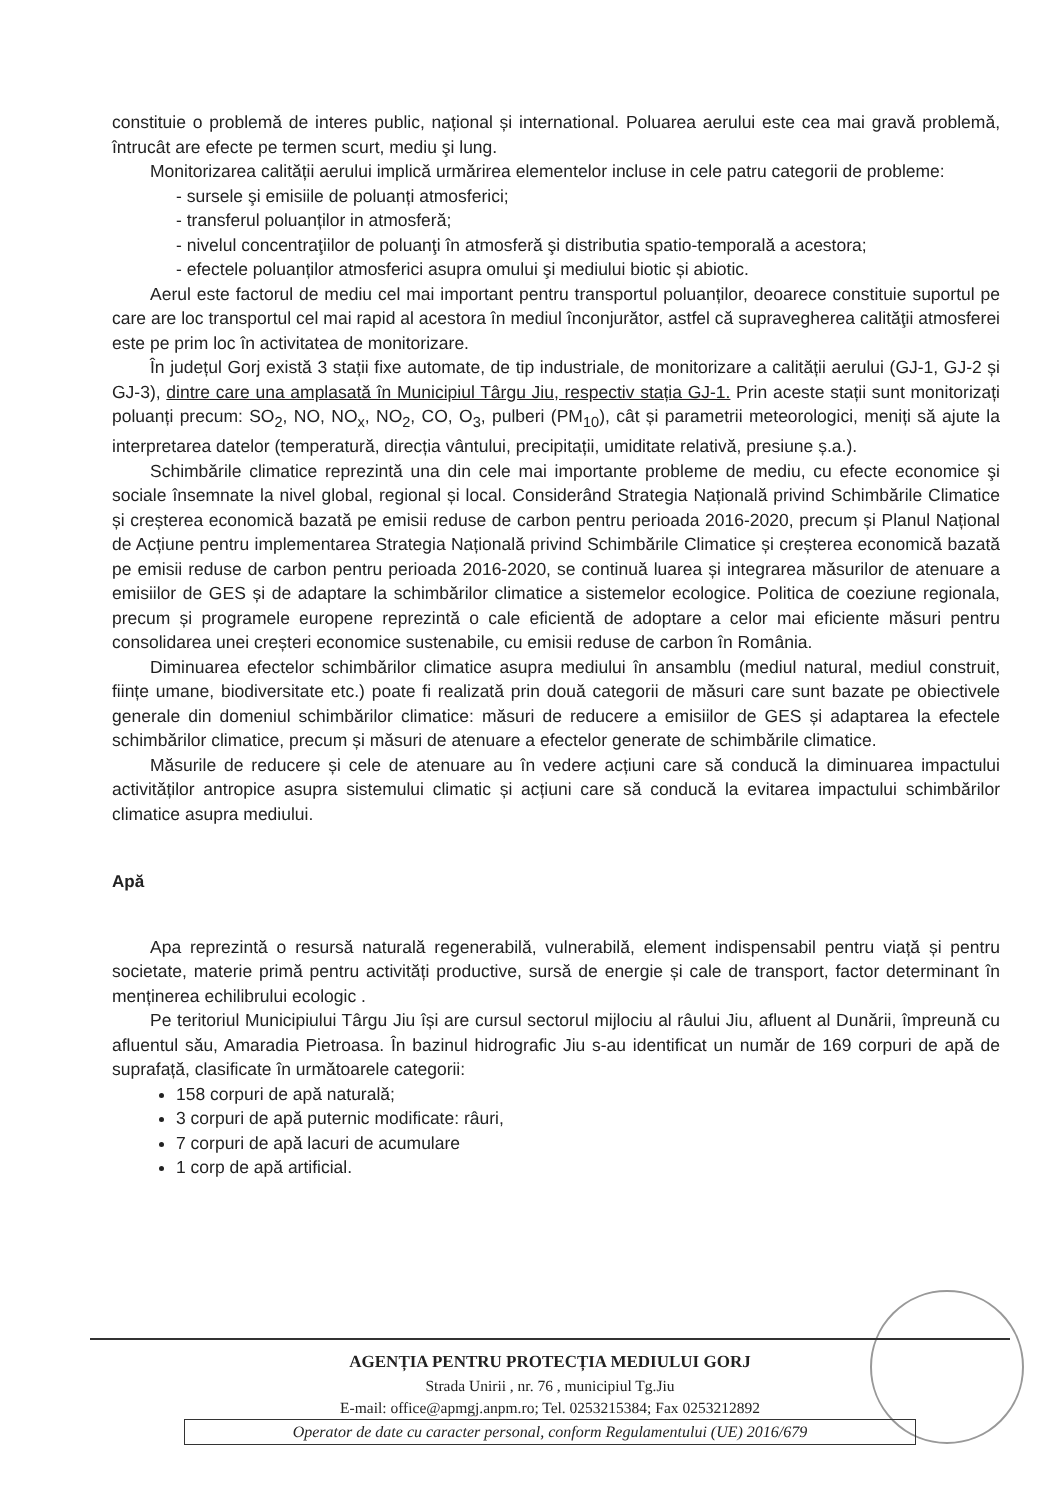constituie o problemă de interes public, național și international. Poluarea aerului este cea mai gravă problemă, întrucât are efecte pe termen scurt, mediu şi lung.
Monitorizarea calității aerului implică urmărirea elementelor incluse in cele patru categorii de probleme:
- sursele şi emisiile de poluanți atmosferici;
- transferul poluanților in atmosferă;
- nivelul concentraţiilor de poluanţi în atmosferă şi distributia spatio-temporală a acestora;
- efectele poluanților atmosferici asupra omului şi mediului biotic și abiotic.
Aerul este factorul de mediu cel mai important pentru transportul poluanților, deoarece constituie suportul pe care are loc transportul cel mai rapid al acestora în mediul înconjurător, astfel că supravegherea calităţii atmosferei este pe prim loc în activitatea de monitorizare.
În județul Gorj există 3 stații fixe automate, de tip industriale, de monitorizare a calității aerului (GJ-1, GJ-2 și GJ-3), dintre care una amplasată în Municipiul Târgu Jiu, respectiv stația GJ-1. Prin aceste stații sunt monitorizați poluanți precum: SO<sub>2</sub>, NO, NO<sub>x</sub>, NO<sub>2</sub>, CO, O<sub>3</sub>, pulberi (PM<sub>10</sub>), cât și parametrii meteorologici, meniți să ajute la interpretarea datelor (temperatură, direcția vântului, precipitații, umiditate relativă, presiune ș.a.).
Schimbările climatice reprezintă una din cele mai importante probleme de mediu, cu efecte economice şi sociale însemnate la nivel global, regional și local. Considerând Strategia Națională privind Schimbările Climatice și creșterea economică bazată pe emisii reduse de carbon pentru perioada 2016-2020, precum și Planul Național de Acțiune pentru implementarea Strategia Națională privind Schimbările Climatice și creșterea economică bazată pe emisii reduse de carbon pentru perioada 2016-2020, se continuă luarea și integrarea măsurilor de atenuare a emisiilor de GES și de adaptare la schimbărilor climatice a sistemelor ecologice. Politica de coeziune regionala, precum și programele europene reprezintă o cale eficientă de adoptare a celor mai eficiente măsuri pentru consolidarea unei creșteri economice sustenabile, cu emisii reduse de carbon în România.
Diminuarea efectelor schimbărilor climatice asupra mediului în ansamblu (mediul natural, mediul construit, ființe umane, biodiversitate etc.) poate fi realizată prin două categorii de măsuri care sunt bazate pe obiectivele generale din domeniul schimbărilor climatice: măsuri de reducere a emisiilor de GES și adaptarea la efectele schimbărilor climatice, precum și măsuri de atenuare a efectelor generate de schimbările climatice.
Măsurile de reducere și cele de atenuare au în vedere acțiuni care să conducă la diminuarea impactului activităților antropice asupra sistemului climatic și acțiuni care să conducă la evitarea impactului schimbărilor climatice asupra mediului.
Apă
Apa reprezintă o resursă naturală regenerabilă, vulnerabilă, element indispensabil pentru viață și pentru societate, materie primă pentru activități productive, sursă de energie și cale de transport, factor determinant în menținerea echilibrului ecologic .
Pe teritoriul Municipiului Târgu Jiu își are cursul sectorul mijlociu al râului Jiu, afluent al Dunării, împreună cu afluentul său, Amaradia Pietroasa. În bazinul hidrografic Jiu s-au identificat un număr de 169 corpuri de apă de suprafață, clasificate în următoarele categorii:
158 corpuri de apă naturală;
3 corpuri de apă puternic modificate: râuri,
7 corpuri de apă lacuri de acumulare
1 corp de apă artificial.
AGENȚIA PENTRU PROTECȚIA MEDIULUI GORJ
Strada Unirii , nr. 76 , municipiul Tg.Jiu
E-mail: office@apmgj.anpm.ro; Tel. 0253215384; Fax 0253212892
Operator de date cu caracter personal, conform Regulamentului (UE) 2016/679